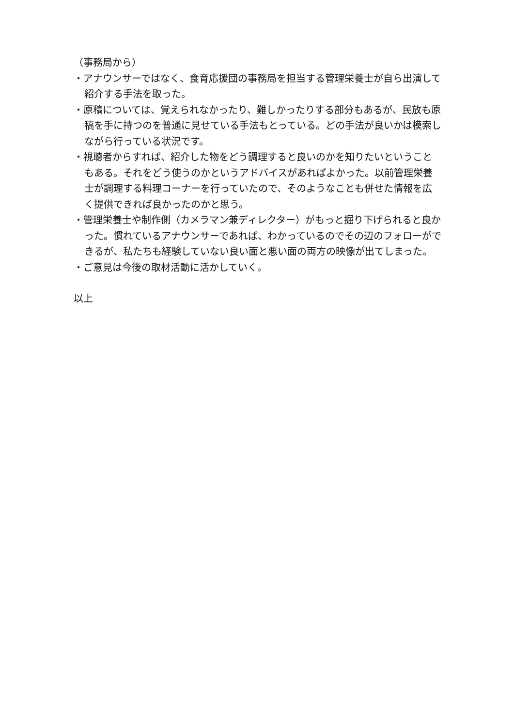（事務局から）
・アナウンサーではなく、食育応援団の事務局を担当する管理栄養士が自ら出演して紹介する手法を取った。
・原稿については、覚えられなかったり、難しかったりする部分もあるが、民放も原稿を手に持つのを普通に見せている手法もとっている。どの手法が良いかは模索しながら行っている状況です。
・視聴者からすれば、紹介した物をどう調理すると良いのかを知りたいということもある。それをどう使うのかというアドバイスがあればよかった。以前管理栄養士が調理する料理コーナーを行っていたので、そのようなことも併せた情報を広く提供できれば良かったのかと思う。
・管理栄養士や制作側（カメラマン兼ディレクター）がもっと掘り下げられると良かった。慣れているアナウンサーであれば、わかっているのでその辺のフォローができるが、私たちも経験していない良い面と悪い面の両方の映像が出てしまった。
・ご意見は今後の取材活動に活かしていく。
以上